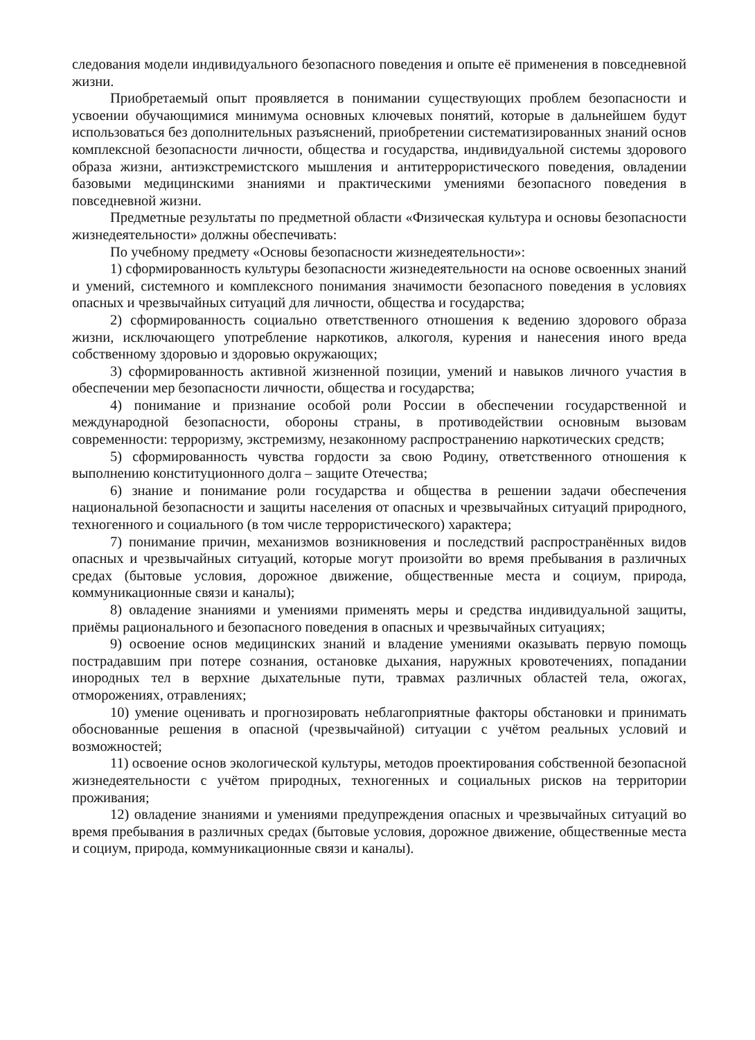следования модели индивидуального безопасного поведения и опыте её применения в повседневной жизни.
Приобретаемый опыт проявляется в понимании существующих проблем безопасности и усвоении обучающимися минимума основных ключевых понятий, которые в дальнейшем будут использоваться без дополнительных разъяснений, приобретении систематизированных знаний основ комплексной безопасности личности, общества и государства, индивидуальной системы здорового образа жизни, антиэкстремистского мышления и антитеррористического поведения, овладении базовыми медицинскими знаниями и практическими умениями безопасного поведения в повседневной жизни.
Предметные результаты по предметной области «Физическая культура и основы безопасности жизнедеятельности» должны обеспечивать:
По учебному предмету «Основы безопасности жизнедеятельности»:
1) сформированность культуры безопасности жизнедеятельности на основе освоенных знаний и умений, системного и комплексного понимания значимости безопасного поведения в условиях опасных и чрезвычайных ситуаций для личности, общества и государства;
2) сформированность социально ответственного отношения к ведению здорового образа жизни, исключающего употребление наркотиков, алкоголя, курения и нанесения иного вреда собственному здоровью и здоровью окружающих;
3) сформированность активной жизненной позиции, умений и навыков личного участия в обеспечении мер безопасности личности, общества и государства;
4) понимание и признание особой роли России в обеспечении государственной и международной безопасности, обороны страны, в противодействии основным вызовам современности: терроризму, экстремизму, незаконному распространению наркотических средств;
5) сформированность чувства гордости за свою Родину, ответственного отношения к выполнению конституционного долга – защите Отечества;
6) знание и понимание роли государства и общества в решении задачи обеспечения национальной безопасности и защиты населения от опасных и чрезвычайных ситуаций природного, техногенного и социального (в том числе террористического) характера;
7) понимание причин, механизмов возникновения и последствий распространённых видов опасных и чрезвычайных ситуаций, которые могут произойти во время пребывания в различных средах (бытовые условия, дорожное движение, общественные места и социум, природа, коммуникационные связи и каналы);
8) овладение знаниями и умениями применять меры и средства индивидуальной защиты, приёмы рационального и безопасного поведения в опасных и чрезвычайных ситуациях;
9) освоение основ медицинских знаний и владение умениями оказывать первую помощь пострадавшим при потере сознания, остановке дыхания, наружных кровотечениях, попадании инородных тел в верхние дыхательные пути, травмах различных областей тела, ожогах, отморожениях, отравлениях;
10) умение оценивать и прогнозировать неблагоприятные факторы обстановки и принимать обоснованные решения в опасной (чрезвычайной) ситуации с учётом реальных условий и возможностей;
11) освоение основ экологической культуры, методов проектирования собственной безопасной жизнедеятельности с учётом природных, техногенных и социальных рисков на территории проживания;
12) овладение знаниями и умениями предупреждения опасных и чрезвычайных ситуаций во время пребывания в различных средах (бытовые условия, дорожное движение, общественные места и социум, природа, коммуникационные связи и каналы).